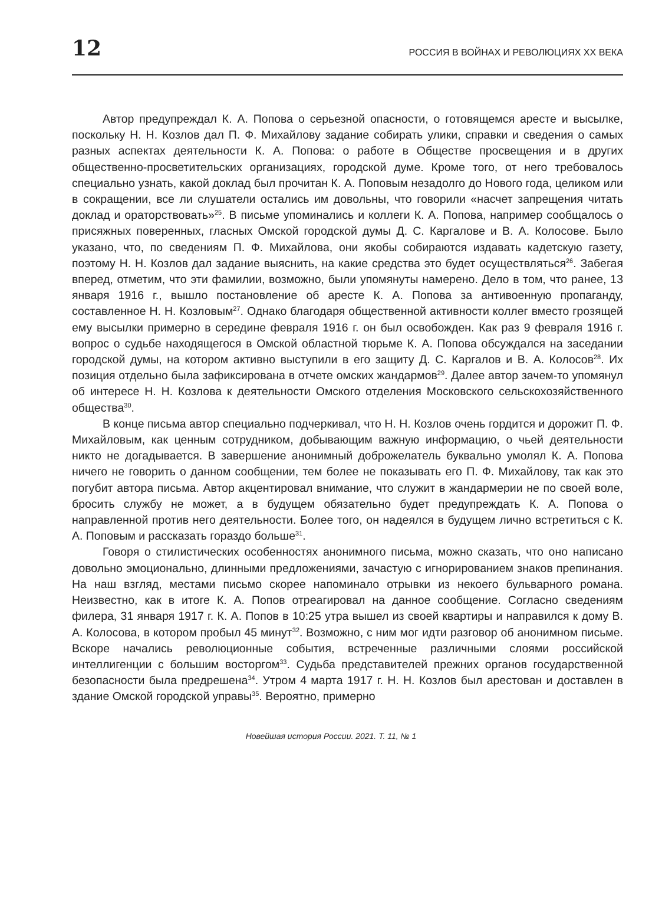12 РОССИЯ В ВОЙНАХ И РЕВОЛЮЦИЯХ ХХ ВЕКА
Автор предупреждал К. А. Попова о серьезной опасности, о готовящемся аресте и высылке, поскольку Н. Н. Козлов дал П. Ф. Михайлову задание собирать улики, справки и сведения о самых разных аспектах деятельности К. А. Попова: о работе в Обществе просвещения и в других общественно-просветительских организациях, городской думе. Кроме того, от него требовалось специально узнать, какой доклад был прочитан К. А. Поповым незадолго до Нового года, целиком или в сокращении, все ли слушатели остались им довольны, что говорили «насчет запрещения читать доклад и ораторствовать»<sup>25</sup>. В письме упоминались и коллеги К. А. Попова, например сообщалось о присяжных поверенных, гласных Омской городской думы Д. С. Каргалове и В. А. Колосове. Было указано, что, по сведениям П. Ф. Михайлова, они якобы собираются издавать кадетскую газету, поэтому Н. Н. Козлов дал задание выяснить, на какие средства это будет осуществляться<sup>26</sup>. Забегая вперед, отметим, что эти фамилии, возможно, были упомянуты намерено. Дело в том, что ранее, 13 января 1916 г., вышло постановление об аресте К. А. Попова за антивоенную пропаганду, составленное Н. Н. Козловым<sup>27</sup>. Однако благодаря общественной активности коллег вместо грозящей ему высылки примерно в середине февраля 1916 г. он был освобожден. Как раз 9 февраля 1916 г. вопрос о судьбе находящегося в Омской областной тюрьме К. А. Попова обсуждался на заседании городской думы, на котором активно выступили в его защиту Д. С. Каргалов и В. А. Колосов<sup>28</sup>. Их позиция отдельно была зафиксирована в отчете омских жандармов<sup>29</sup>. Далее автор зачем-то упомянул об интересе Н. Н. Козлова к деятельности Омского отделения Московского сельскохозяйственного общества<sup>30</sup>.
В конце письма автор специально подчеркивал, что Н. Н. Козлов очень гордится и дорожит П. Ф. Михайловым, как ценным сотрудником, добывающим важную информацию, о чьей деятельности никто не догадывается. В завершение анонимный доброжелатель буквально умолял К. А. Попова ничего не говорить о данном сообщении, тем более не показывать его П. Ф. Михайлову, так как это погубит автора письма. Автор акцентировал внимание, что служит в жандармерии не по своей воле, бросить службу не может, а в будущем обязательно будет предупреждать К. А. Попова о направленной против него деятельности. Более того, он надеялся в будущем лично встретиться с К. А. Поповым и рассказать гораздо больше<sup>31</sup>.
Говоря о стилистических особенностях анонимного письма, можно сказать, что оно написано довольно эмоционально, длинными предложениями, зачастую с игнорированием знаков препинания. На наш взгляд, местами письмо скорее напоминало отрывки из некоего бульварного романа. Неизвестно, как в итоге К. А. Попов отреагировал на данное сообщение. Согласно сведениям филера, 31 января 1917 г. К. А. Попов в 10:25 утра вышел из своей квартиры и направился к дому В. А. Колосова, в котором пробыл 45 минут<sup>32</sup>. Возможно, с ним мог идти разговор об анонимном письме. Вскоре начались революционные события, встреченные различными слоями российской интеллигенции с большим восторгом<sup>33</sup>. Судьба представителей прежних органов государственной безопасности была предрешена<sup>34</sup>. Утром 4 марта 1917 г. Н. Н. Козлов был арестован и доставлен в здание Омской городской управы<sup>35</sup>. Вероятно, примерно
Новейшая история России. 2021. Т. 11, № 1